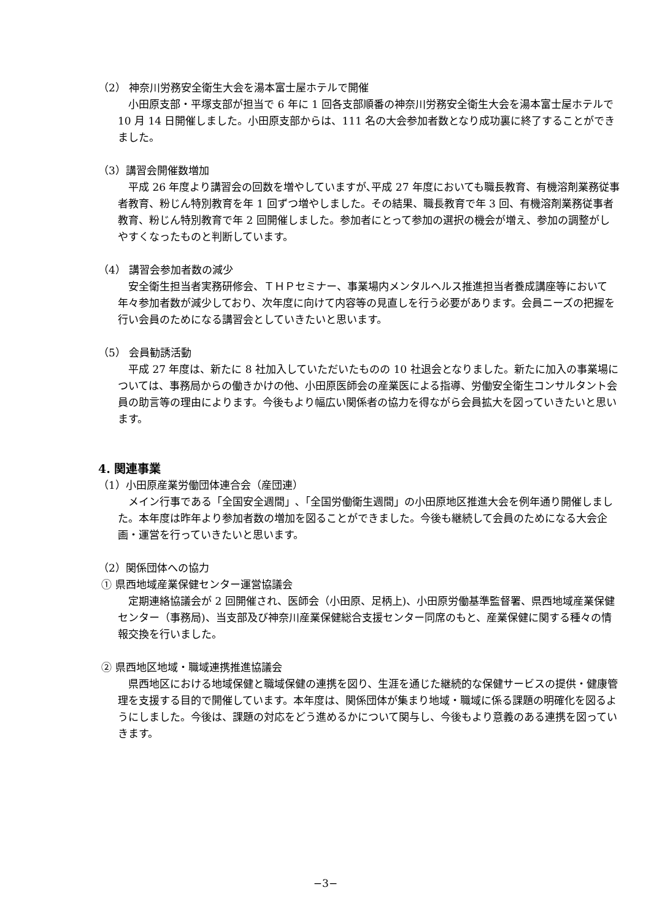（2） 神奈川労務安全衛生大会を湯本富士屋ホテルで開催
小田原支部・平塚支部が担当で 6 年に 1 回各支部順番の神奈川労務安全衛生大会を湯本富士屋ホテルで 10 月 14 日開催しました。小田原支部からは、111 名の大会参加者数となり成功裏に終了することができました。
（3）講習会開催数増加
平成 26 年度より講習会の回数を増やしていますが､平成 27 年度においても職長教育、有機溶剤業務従事者教育、粉じん特別教育を年 1 回ずつ増やしました。その結果、職長教育で年 3 回、有機溶剤業務従事者教育、粉じん特別教育で年 2 回開催しました。参加者にとって参加の選択の機会が増え、参加の調整がしやすくなったものと判断しています。
（4） 講習会参加者数の減少
安全衛生担当者実務研修会、ＴＨＰセミナー、事業場内メンタルヘルス推進担当者養成講座等において年々参加者数が減少しており、次年度に向けて内容等の見直しを行う必要があります。会員ニーズの把握を行い会員のためになる講習会としていきたいと思います。
（5） 会員勧誘活動
平成 27 年度は、新たに 8 社加入していただいたものの 10 社退会となりました。新たに加入の事業場については、事務局からの働きかけの他、小田原医師会の産業医による指導、労働安全衛生コンサルタント会員の助言等の理由によります。今後もより幅広い関係者の協力を得ながら会員拡大を図っていきたいと思います。
4. 関連事業
（1）小田原産業労働団体連合会（産団連）
メイン行事である「全国安全週間」､「全国労働衛生週間」の小田原地区推進大会を例年通り開催しました。本年度は昨年より参加者数の増加を図ることができました。今後も継続して会員のためになる大会企画・運営を行っていきたいと思います。
（2）関係団体への協力
① 県西地域産業保健センター運営協議会
定期連絡協議会が 2 回開催され、医師会（小田原、足柄上)、小田原労働基準監督署、県西地域産業保健センター（事務局)、当支部及び神奈川産業保健総合支援センター同席のもと、産業保健に関する種々の情報交換を行いました。
② 県西地区地域・職域連携推進協議会
県西地区における地域保健と職域保健の連携を図り、生涯を通じた継続的な保健サービスの提供・健康管理を支援する目的で開催しています。本年度は、関係団体が集まり地域・職域に係る課題の明確化を図るようにしました。今後は、課題の対応をどう進めるかについて関与し、今後もより意義のある連携を図っていきます。
−3−